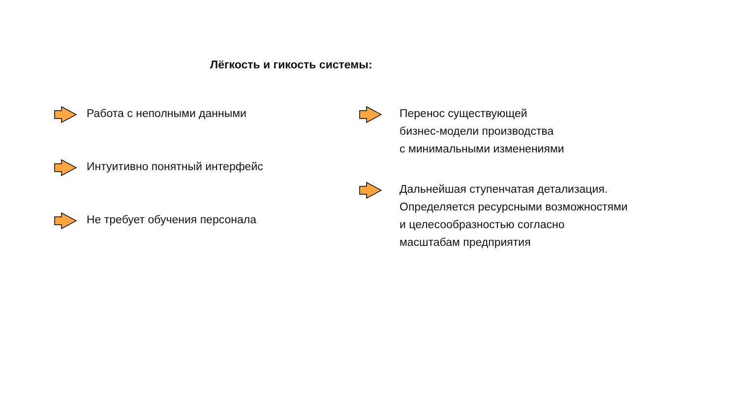Лёгкость и гикость системы:
Работа с неполными данными
Интуитивно понятный интерфейс
Не требует обучения персонала
Перенос существующей
бизнес-модели производства
с минимальными изменениями
Дальнейшая ступенчатая детализация.
Определяется ресурсными возможностями
и целесообразностью согласно
масштабам предприятия